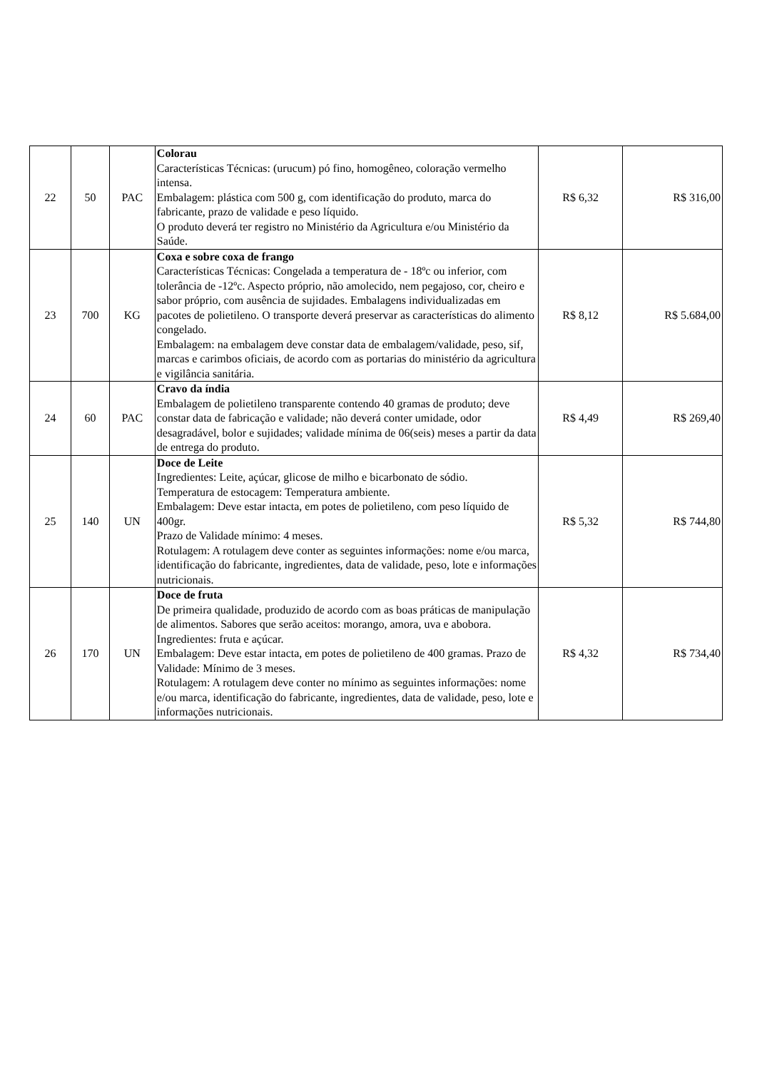| 22 | 50 | PAC | Colorau Características Técnicas: (urucum) pó fino, homogêneo, coloração vermelho intensa. Embalagem: plástica com 500 g, com identificação do produto, marca do fabricante, prazo de validade e peso líquido. O produto deverá ter registro no Ministério da Agricultura e/ou Ministério da Saúde. | R$ 6,32 | R$ 316,00 |
| 23 | 700 | KG | Coxa e sobre coxa de frango Características Técnicas: Congelada a temperatura de - 18ºc ou inferior, com tolerância de -12ºc. Aspecto próprio, não amolecido, nem pegajoso, cor, cheiro e sabor próprio, com ausência de sujidades. Embalagens individualizadas em pacotes de polietileno. O transporte deverá preservar as características do alimento congelado. Embalagem: na embalagem deve constar data de embalagem/validade, peso, sif, marcas e carimbos oficiais, de acordo com as portarias do ministério da agricultura e vigilância sanitária. | R$ 8,12 | R$ 5.684,00 |
| 24 | 60 | PAC | Cravo da índia Embalagem de polietileno transparente contendo 40 gramas de produto; deve constar data de fabricação e validade; não deverá conter umidade, odor desagradável, bolor e sujidades; validade mínima de 06(seis) meses a partir da data de entrega do produto. | R$ 4,49 | R$ 269,40 |
| 25 | 140 | UN | Doce de Leite Ingredientes: Leite, açúcar, glicose de milho e bicarbonato de sódio. Temperatura de estocagem: Temperatura ambiente. Embalagem: Deve estar intacta, em potes de polietileno, com peso líquido de 400gr. Prazo de Validade mínimo: 4 meses. Rotulagem: A rotulagem deve conter as seguintes informações: nome e/ou marca, identificação do fabricante, ingredientes, data de validade, peso, lote e informações nutricionais. | R$ 5,32 | R$ 744,80 |
| 26 | 170 | UN | Doce de fruta De primeira qualidade, produzido de acordo com as boas práticas de manipulação de alimentos. Sabores que serão aceitos: morango, amora, uva e abobora. Ingredientes: fruta e açúcar. Embalagem: Deve estar intacta, em potes de polietileno de 400 gramas. Prazo de Validade: Mínimo de 3 meses. Rotulagem: A rotulagem deve conter no mínimo as seguintes informações: nome e/ou marca, identificação do fabricante, ingredientes, data de validade, peso, lote e informações nutricionais. | R$ 4,32 | R$ 734,40 |